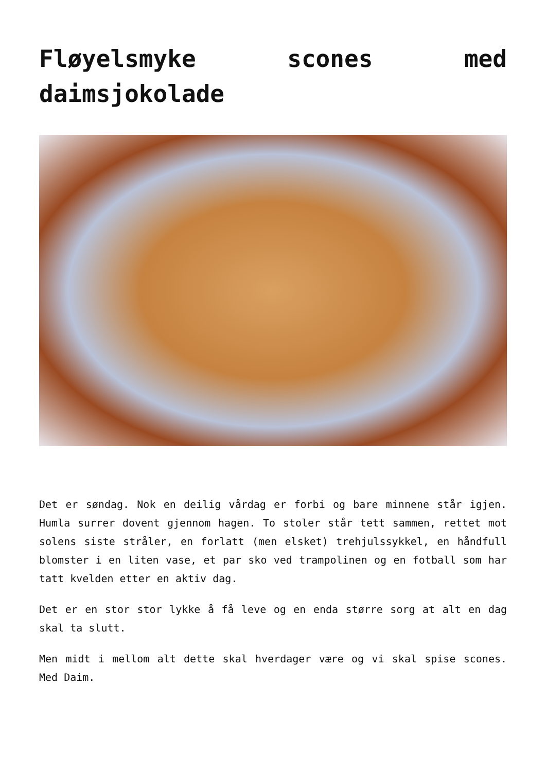Fløyelsmyke scones med daimsjokolade
Det er søndag. Nok en deilig vårdag er forbi og bare minnene står igjen. Humla surrer dovent gjennom hagen. To stoler står tett sammen, rettet mot solens siste stråler, en forlatt (men elsket) trehjulssykkel, en håndfull blomster i en liten vase, et par sko ved trampolinen og en fotball som har tatt kvelden etter en aktiv dag.
Det er en stor stor lykke å få leve og en enda større sorg at alt en dag skal ta slutt.
Men midt i mellom alt dette skal hverdager være og vi skal spise scones. Med Daim.